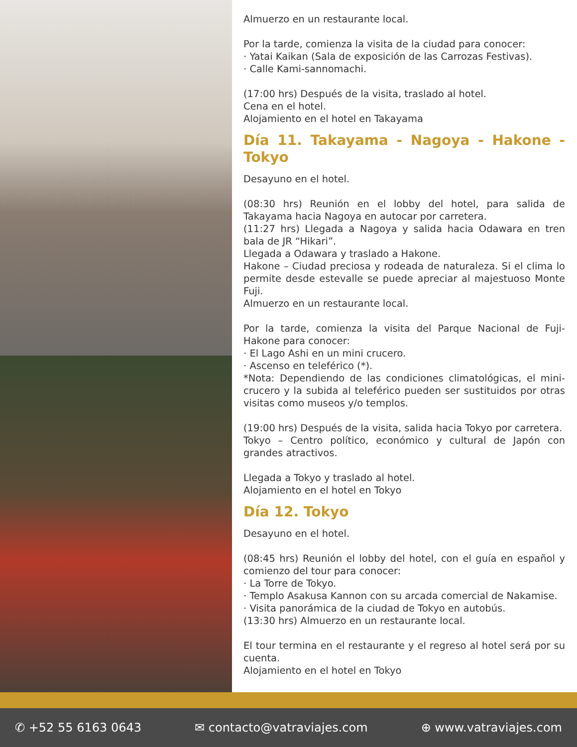Almuerzo en un restaurante local.
Por la tarde, comienza la visita de la ciudad para conocer:
· Yatai Kaikan (Sala de exposición de las Carrozas Festivas).
· Calle Kami-sannomachi.
(17:00 hrs) Después de la visita, traslado al hotel.
Cena en el hotel.
Alojamiento en el hotel en Takayama
Día 11. Takayama - Nagoya - Hakone - Tokyo
Desayuno en el hotel.
(08:30 hrs) Reunión en el lobby del hotel, para salida de Takayama hacia Nagoya en autocar por carretera.
(11:27 hrs) Llegada a Nagoya y salida hacia Odawara en tren bala de JR “Hikari”.
Llegada a Odawara y traslado a Hakone.
Hakone – Ciudad preciosa y rodeada de naturaleza. Si el clima lo permite desde estevalle se puede apreciar al majestuoso Monte Fuji.
Almuerzo en un restaurante local.
Por la tarde, comienza la visita del Parque Nacional de Fuji-Hakone para conocer:
· El Lago Ashi en un mini crucero.
· Ascenso en teleférico (*).
*Nota: Dependiendo de las condiciones climatológicas, el mini-crucero y la subida al teleférico pueden ser sustituidos por otras visitas como museos y/o templos.
(19:00 hrs) Después de la visita, salida hacia Tokyo por carretera.
Tokyo – Centro político, económico y cultural de Japón con grandes atractivos.
Llegada a Tokyo y traslado al hotel.
Alojamiento en el hotel en Tokyo
Día 12. Tokyo
Desayuno en el hotel.
(08:45 hrs) Reunión el lobby del hotel, con el guía en español y comienzo del tour para conocer:
· La Torre de Tokyo.
· Templo Asakusa Kannon con su arcada comercial de Nakamise.
· Visita panorámica de la ciudad de Tokyo en autobús.
(13:30 hrs) Almuerzo en un restaurante local.
El tour termina en el restaurante y el regreso al hotel será por su cuenta.
Alojamiento en el hotel en Tokyo
✆ +52 55 6163 0643 ✉ contacto@vatraviajes.com ⊕ www.vatraviajes.com